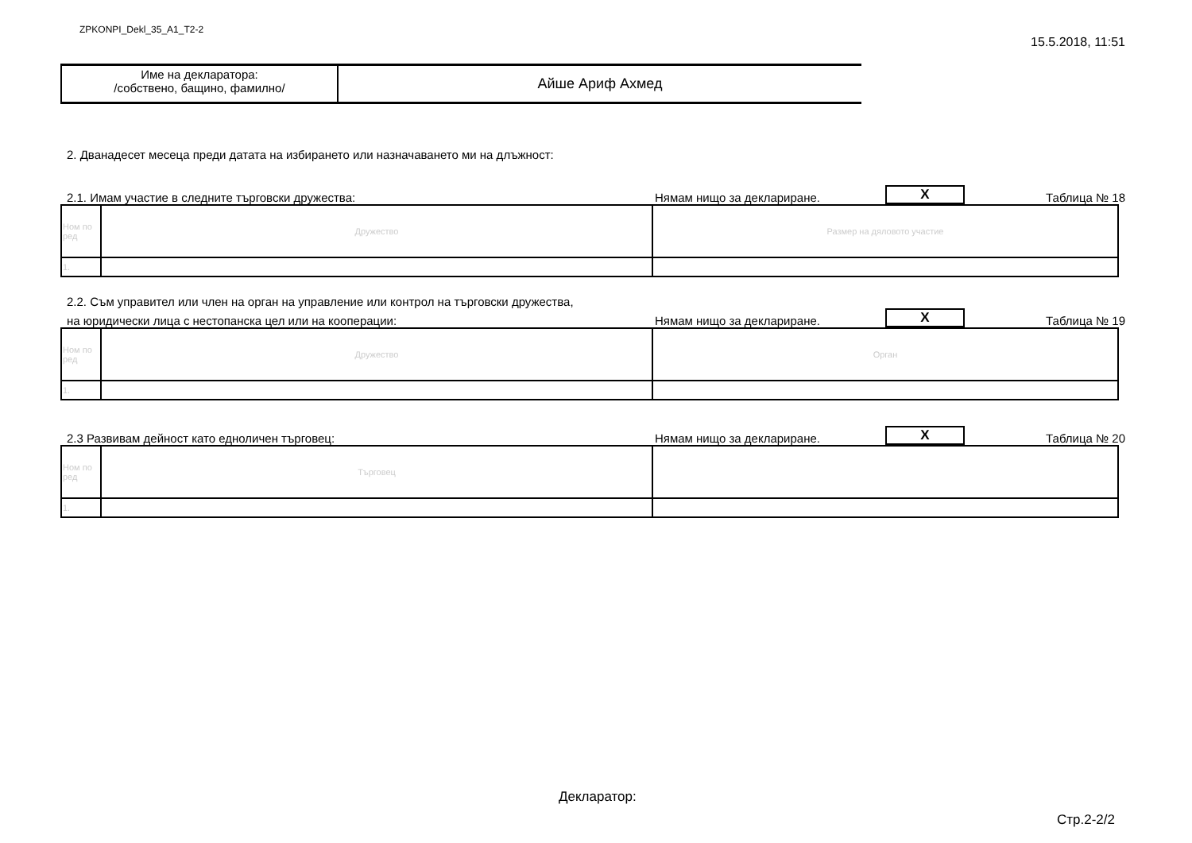ZPKONPI_Dekl_35_A1_T2-2 15.5.2018, 11:51
Име на декларатора:
/собствено, бащино, фамилно/
Айше Ариф Ахмед
2. Дванадесет месеца преди датата на избирането или назначаването ми на длъжност:
2.1. Имам участие в следните търговски дружества: Нямам нищо за деклариране. X Таблица № 18
| Ном по ред | Дружество | Размер на дяловото участие |
| 1. | | |
2.2. Съм управител или член на орган на управление или контрол на търговски дружества,
на юридически лица с нестопанска цел или на кооперации: Нямам нищо за деклариране. X Таблица № 19
| Ном по ред | Дружество | Орган |
| 1. | | |
2.3 Развивам дейност като едноличен търговец: Нямам нищо за деклариране. X Таблица № 20
| Ном по ред | Търговец | |
| 1. | | |
Декларатор:
Стр.2-2/2